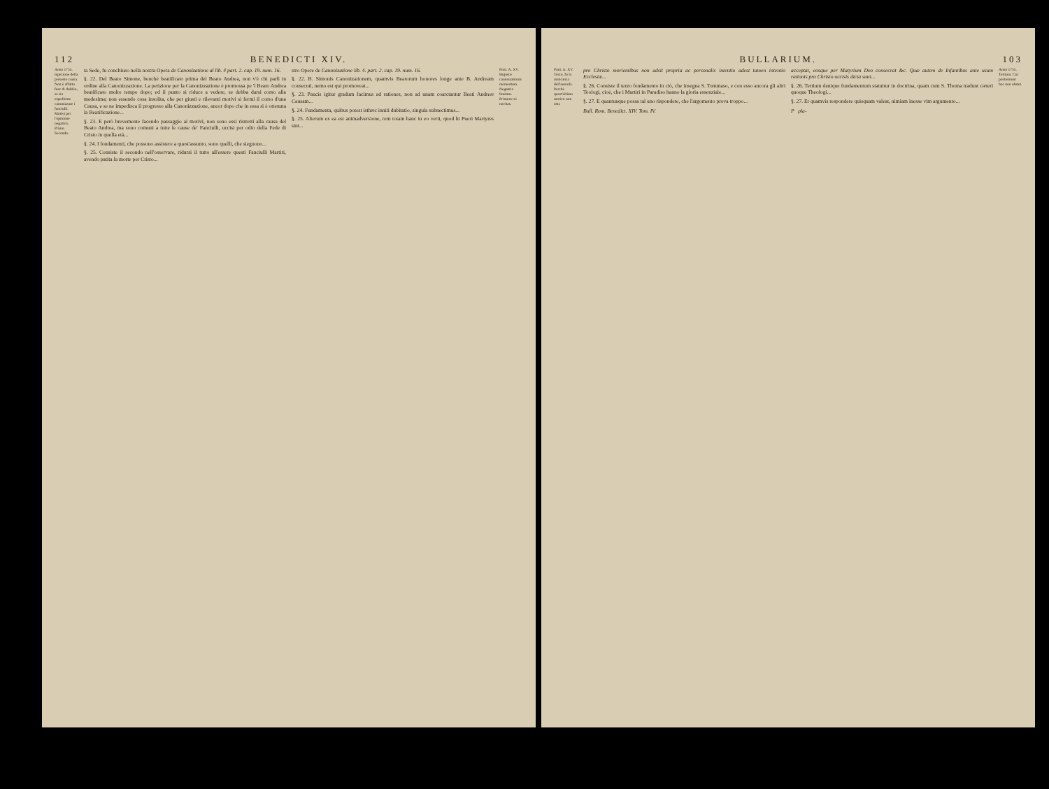112 BENEDICTI XIV.
Anno 1755. Ispezione della presente causa. Non è affatto fuor di dubbio, se sia espediente canonizzare i fanciulli. Motivi per l'opinione negativa. Primo. Secondo.
ta Sede, fu conchiuso nella nostra Opera de Canonizatione al lib. 4 part. 2. cap. 19. num. 16.
§. 22. Del Beato Simone, benchè beatificato prima del Beato Andrea, non v'è chi parli in ordine alla Canonizzazione. La petizione per la Canonizzazione è promossa pe 'l Beato Andrea beatificato molto tempo dopo; ed il punto si riduce a vedere, se debba darsi corso alla medesima; non essendo cosa insolita, che per giusti e rilevanti motivi si fermi il corso d'una Causa, e se ne impedisca il progresso alla Canonizzazione, ancor dopo che in essa si è ottenuta la Beatificazione...
§. 23. E però brevemente facendo passaggio ai motivi, non sono essi ristretti alla causa del Beato Andrea, ma sono comuni a tutte le cause de' Fanciulli, uccisi per odio della Fede di Cristo in quella età...
§. 24. I fondamenti, che possono assistere a quest'assunto, sono quelli, che sieguono...
§. 25. Consiste il secondo nell'osservare, ridursi il tutto all'essere questi Fanciulli Martiri, avendo patita la morte per Cristo...
stro Opere de Canonizatione lib. 4. part. 2. cap. 19. num. 16.
§. 22. B. Simonis Canonizationem, quamvis Beatorum honores longe ante B. Andream consecuti, nemo est qui promoveat...
§. 23. Paucis igitur gradum facimus ad rationes, non ad unam coarctantur Beati Andreæ Causam...
§. 24. Fundamenta, quibus potest isthæc inniti dubitatio, singula subnectimus...
§. 25. Alterum ex ea est animadversione, rem totam hanc in eo verti, quod hi Pueri Martyres sint...
Pont. A. XV. Hujusce canonizationis momentum. Negantia fundam. Primum rei novitas.
BULLARIUM. 103
Pont. A. XV. Terzo, fu la mancanza dell'aureola. Perchè quest'ultimo motivo non osti.
pro Christo morientibus non adsit propria ac personalis intentio adest tamen intentio Ecclesiæ...
§. 26. Consiste il terzo fondamento in ciò, che insegna S. Tommaso, e con esso ancora gli altri Teologi, cioè, che i Martiri in Paradiso hanno la gloria essenziale...
§. 27. E quantunque possa tal uno rispondere, che l'argomento prova troppo...
Bull. Rom. Benedict. XIV. Tom. IV.
acceptat, eosque per Matyrium Deo consecrat &c. Quæ autem de Infantibus ante usum rationis pro Christo occisis dicta sunt...
§. 26. Tertium denique fundamentum statuitur in doctrina, quam cum S. Thoma tradunt cæteri quoque Theologi...
§. 27. Et quamvis respondere quisquam valeat, nimiam inesse vim argumento...
P pla-
Anno 1755. Tertium. Cur postremum hoc non obstet.